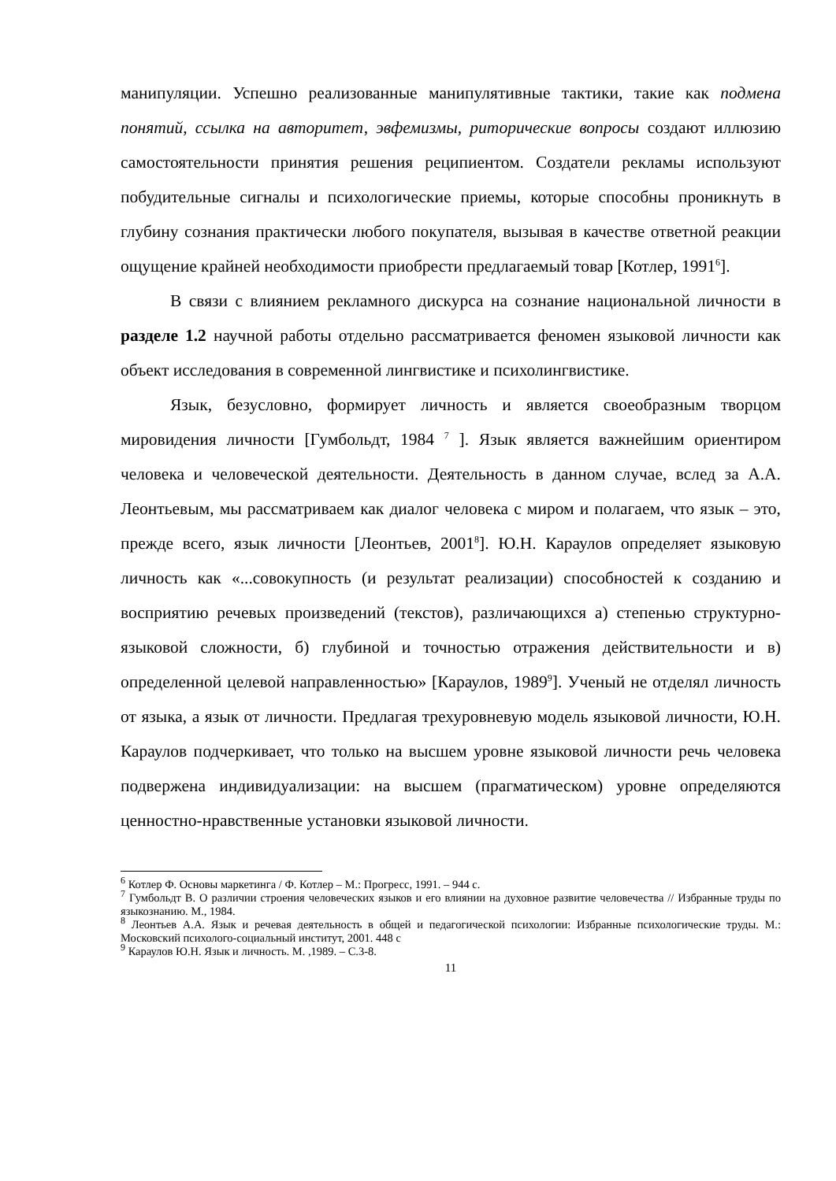манипуляции. Успешно реализованные манипулятивные тактики, такие как подмена понятий, ссылка на авторитет, эвфемизмы, риторические вопросы создают иллюзию самостоятельности принятия решения реципиентом. Создатели рекламы используют побудительные сигналы и психологические приемы, которые способны проникнуть в глубину сознания практически любого покупателя, вызывая в качестве ответной реакции ощущение крайней необходимости приобрести предлагаемый товар [Котлер, 1991<sup>6</sup>].
В связи с влиянием рекламного дискурса на сознание национальной личности в разделе 1.2 научной работы отдельно рассматривается феномен языковой личности как объект исследования в современной лингвистике и психолингвистике.
Язык, безусловно, формирует личность и является своеобразным творцом мировидения личности [Гумбольдт, 1984 <sup>7</sup> ]. Язык является важнейшим ориентиром человека и человеческой деятельности. Деятельность в данном случае, вслед за А.А. Леонтьевым, мы рассматриваем как диалог человека с миром и полагаем, что язык – это, прежде всего, язык личности [Леонтьев, 2001<sup>8</sup>]. Ю.Н. Караулов определяет языковую личность как «...совокупность (и результат реализации) способностей к созданию и восприятию речевых произведений (текстов), различающихся а) степенью структурно-языковой сложности, б) глубиной и точностью отражения действительности и в) определенной целевой направленностью» [Караулов, 1989<sup>9</sup>]. Ученый не отделял личность от языка, а язык от личности. Предлагая трехуровневую модель языковой личности, Ю.Н. Караулов подчеркивает, что только на высшем уровне языковой личности речь человека подвержена индивидуализации: на высшем (прагматическом) уровне определяются ценностно-нравственные установки языковой личности.
<sup>6</sup> Котлер Ф. Основы маркетинга / Ф. Котлер – М.: Прогресс, 1991. – 944 с.
<sup>7</sup> Гумбольдт В. О различии строения человеческих языков и его влиянии на духовное развитие человечества // Избранные труды по языкознанию. М., 1984.
<sup>8</sup> Леонтьев А.А. Язык и речевая деятельность в общей и педагогической психологии: Избранные психологические труды. М.: Московский психолого-социальный институт, 2001. 448 с
<sup>9</sup> Караулов Ю.Н. Язык и личность. М. ,1989. – С.3-8.
11